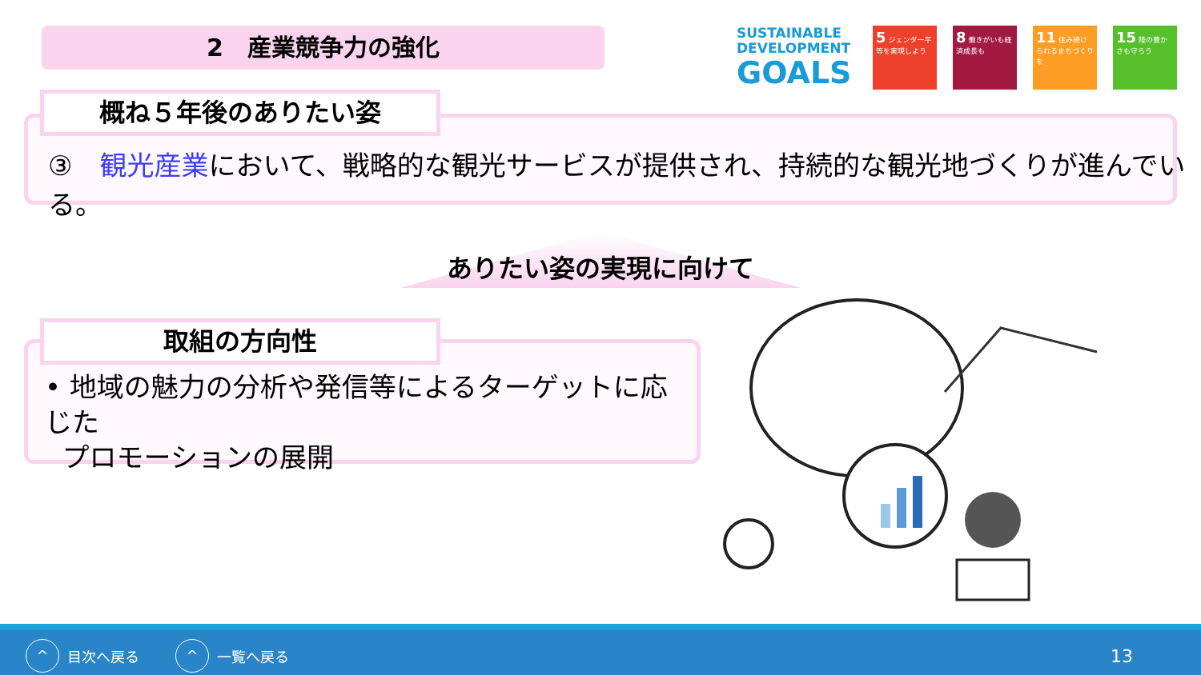2　産業競争力の強化
SUSTAINABLE
DEVELOPMENT
GOALS
5 ジェンダー平等を実現しよう
8 働きがいも経済成長も
11 住み続けられるまちづくりを
15 陸の豊かさも守ろう
概ね５年後のありたい姿
③　観光産業において、戦略的な観光サービスが提供され、持続的な観光地づくりが進んでいる。
ありたい姿の実現に向けて
取組の方向性
• 地域の魅力の分析や発信等によるターゲットに応じた
プロモーションの展開
^ 目次へ戻る ^ 一覧へ戻る 13